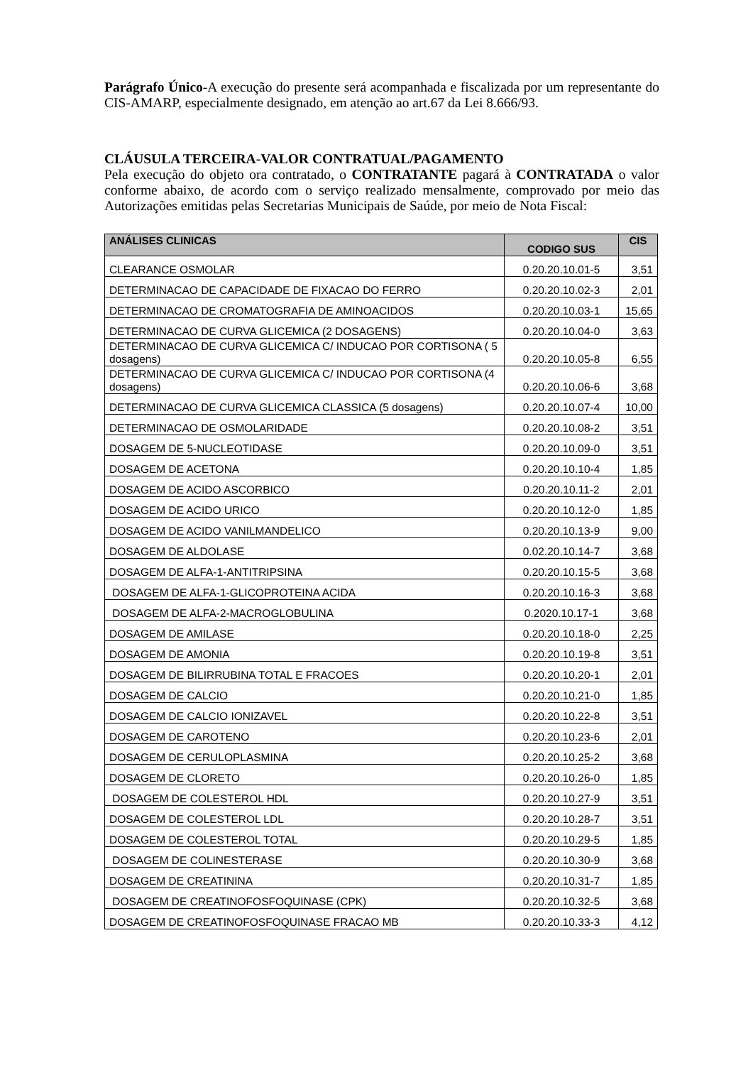Parágrafo Único-A execução do presente será acompanhada e fiscalizada por um representante do CIS-AMARP, especialmente designado, em atenção ao art.67 da Lei 8.666/93.
CLÁUSULA TERCEIRA-VALOR CONTRATUAL/PAGAMENTO
Pela execução do objeto ora contratado, o CONTRATANTE pagará à CONTRATADA o valor conforme abaixo, de acordo com o serviço realizado mensalmente, comprovado por meio das Autorizações emitidas pelas Secretarias Municipais de Saúde, por meio de Nota Fiscal:
| ANÁLISES CLINICAS | CODIGO SUS | CIS |
| --- | --- | --- |
| CLEARANCE OSMOLAR | 0.20.20.10.01-5 | 3,51 |
| DETERMINACAO DE CAPACIDADE DE FIXACAO DO FERRO | 0.20.20.10.02-3 | 2,01 |
| DETERMINACAO DE CROMATOGRAFIA DE AMINOACIDOS | 0.20.20.10.03-1 | 15,65 |
| DETERMINACAO DE CURVA GLICEMICA (2 DOSAGENS) | 0.20.20.10.04-0 | 3,63 |
| DETERMINACAO DE CURVA GLICEMICA C/ INDUCAO POR CORTISONA ( 5 dosagens) | 0.20.20.10.05-8 | 6,55 |
| DETERMINACAO DE CURVA GLICEMICA C/ INDUCAO POR CORTISONA (4 dosagens) | 0.20.20.10.06-6 | 3,68 |
| DETERMINACAO DE CURVA GLICEMICA CLASSICA (5 dosagens) | 0.20.20.10.07-4 | 10,00 |
| DETERMINACAO DE OSMOLARIDADE | 0.20.20.10.08-2 | 3,51 |
| DOSAGEM DE 5-NUCLEOTIDASE | 0.20.20.10.09-0 | 3,51 |
| DOSAGEM DE ACETONA | 0.20.20.10.10-4 | 1,85 |
| DOSAGEM DE ACIDO ASCORBICO | 0.20.20.10.11-2 | 2,01 |
| DOSAGEM DE ACIDO URICO | 0.20.20.10.12-0 | 1,85 |
| DOSAGEM DE ACIDO VANILMANDELICO | 0.20.20.10.13-9 | 9,00 |
| DOSAGEM DE ALDOLASE | 0.02.20.10.14-7 | 3,68 |
| DOSAGEM DE ALFA-1-ANTITRIPSINA | 0.20.20.10.15-5 | 3,68 |
| DOSAGEM DE ALFA-1-GLICOPROTEINA ACIDA | 0.20.20.10.16-3 | 3,68 |
| DOSAGEM DE ALFA-2-MACROGLOBULINA | 0.2020.10.17-1 | 3,68 |
| DOSAGEM DE AMILASE | 0.20.20.10.18-0 | 2,25 |
| DOSAGEM DE AMONIA | 0.20.20.10.19-8 | 3,51 |
| DOSAGEM DE BILIRRUBINA TOTAL E FRACOES | 0.20.20.10.20-1 | 2,01 |
| DOSAGEM DE CALCIO | 0.20.20.10.21-0 | 1,85 |
| DOSAGEM DE CALCIO IONIZAVEL | 0.20.20.10.22-8 | 3,51 |
| DOSAGEM DE CAROTENO | 0.20.20.10.23-6 | 2,01 |
| DOSAGEM DE CERULOPLASMINA | 0.20.20.10.25-2 | 3,68 |
| DOSAGEM DE CLORETO | 0.20.20.10.26-0 | 1,85 |
| DOSAGEM DE COLESTEROL HDL | 0.20.20.10.27-9 | 3,51 |
| DOSAGEM DE COLESTEROL LDL | 0.20.20.10.28-7 | 3,51 |
| DOSAGEM DE COLESTEROL TOTAL | 0.20.20.10.29-5 | 1,85 |
| DOSAGEM DE COLINESTERASE | 0.20.20.10.30-9 | 3,68 |
| DOSAGEM DE CREATININA | 0.20.20.10.31-7 | 1,85 |
| DOSAGEM DE CREATINOFOSFOQUINASE (CPK) | 0.20.20.10.32-5 | 3,68 |
| DOSAGEM DE CREATINOFOSFOQUINASE FRACAO MB | 0.20.20.10.33-3 | 4,12 |